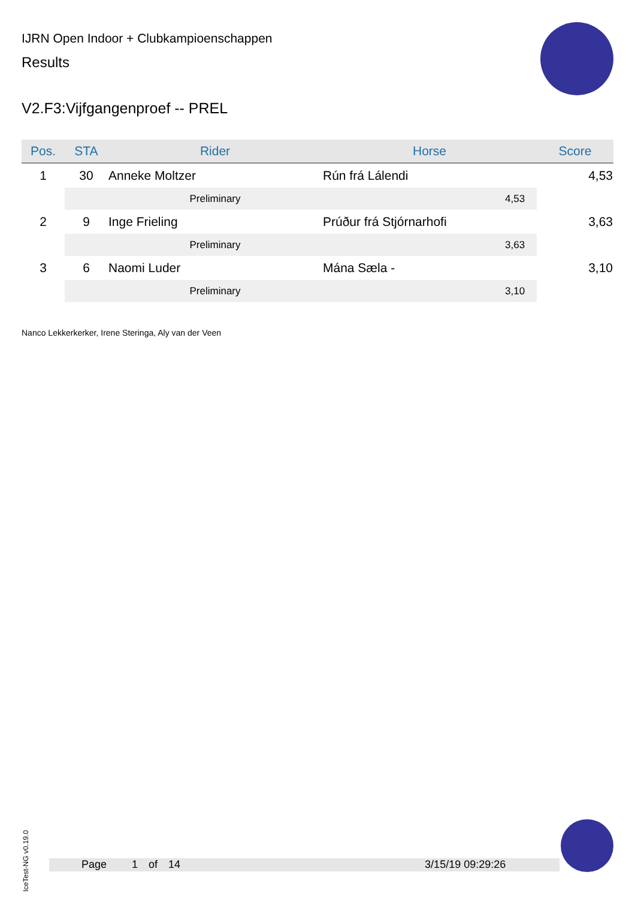IJRN Open Indoor + Clubkampioenschappen
Results
V2.F3:Vijfgangenproef -- PREL
| Pos. | STA | Rider | Horse | Score |
| --- | --- | --- | --- | --- |
| 1 | 30 | Anneke Moltzer | Rún frá Lálendi | 4,53 |
| | | Preliminary | 4,53 | |
| 2 | 9 | Inge Frieling | Prúður frá Stjórnarhofi | 3,63 |
| | | Preliminary | 3,63 | |
| 3 | 6 | Naomi Luder | Mána Sæla - | 3,10 |
| | | Preliminary | 3,10 | |
Nanco Lekkerkerker, Irene Steringa, Aly van der Veen
IceTest-NG v0.19.0
Page 1 of 14 3/15/19 09:29:26